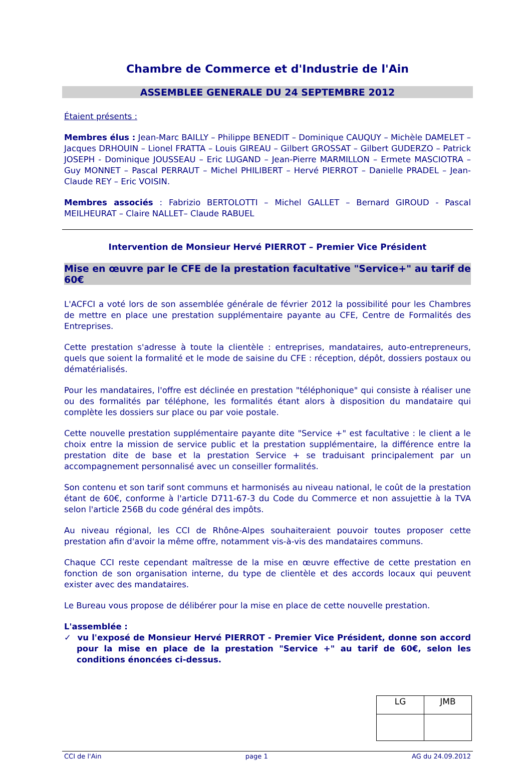Chambre de Commerce et d'Industrie de l'Ain
ASSEMBLEE GENERALE DU 24 SEPTEMBRE 2012
Étaient présents :
Membres élus : Jean-Marc BAILLY – Philippe BENEDIT – Dominique CAUQUY – Michèle DAMELET – Jacques DRHOUIN – Lionel FRATTA – Louis GIREAU – Gilbert GROSSAT – Gilbert GUDERZO – Patrick JOSEPH - Dominique JOUSSEAU – Eric LUGAND – Jean-Pierre MARMILLON – Ermete MASCIOTRA – Guy MONNET – Pascal PERRAUT – Michel PHILIBERT – Hervé PIERROT – Danielle PRADEL – Jean-Claude REY – Eric VOISIN.
Membres associés : Fabrizio BERTOLOTTI – Michel GALLET – Bernard GIROUD - Pascal MEILHEURAT – Claire NALLET– Claude RABUEL
Intervention de Monsieur Hervé PIERROT – Premier Vice Président
Mise en œuvre par le CFE de la prestation facultative "Service+" au tarif de 60€
L'ACFCI a voté lors de son assemblée générale de février 2012 la possibilité pour les Chambres de mettre en place une prestation supplémentaire payante au CFE, Centre de Formalités des Entreprises.
Cette prestation s'adresse à toute la clientèle : entreprises, mandataires, auto-entrepreneurs, quels que soient la formalité et le mode de saisine du CFE : réception, dépôt, dossiers postaux ou dématérialisés.
Pour les mandataires, l'offre est déclinée en prestation "téléphonique" qui consiste à réaliser une ou des formalités par téléphone, les formalités étant alors à disposition du mandataire qui complète les dossiers sur place ou par voie postale.
Cette nouvelle prestation supplémentaire payante dite "Service +" est facultative : le client a le choix entre la mission de service public et la prestation supplémentaire, la différence entre la prestation dite de base et la prestation Service + se traduisant principalement par un accompagnement personnalisé avec un conseiller formalités.
Son contenu et son tarif sont communs et harmonisés au niveau national, le coût de la prestation étant de 60€, conforme à l'article D711-67-3 du Code du Commerce et non assujettie à la TVA selon l'article 256B du code général des impôts.
Au niveau régional, les CCI de Rhône-Alpes souhaiteraient pouvoir toutes proposer cette prestation afin d'avoir la même offre, notamment vis-à-vis des mandataires communs.
Chaque CCI reste cependant maîtresse de la mise en œuvre effective de cette prestation en fonction de son organisation interne, du type de clientèle et des accords locaux qui peuvent exister avec des mandataires.
Le Bureau vous propose de délibérer pour la mise en place de cette nouvelle prestation.
L'assemblée :
✓ vu l'exposé de Monsieur Hervé PIERROT - Premier Vice Président, donne son accord pour la mise en place de la prestation "Service +" au tarif de 60€, selon les conditions énoncées ci-dessus.
| LG | JMB |
CCI de l'Ain page 1 AG du 24.09.2012